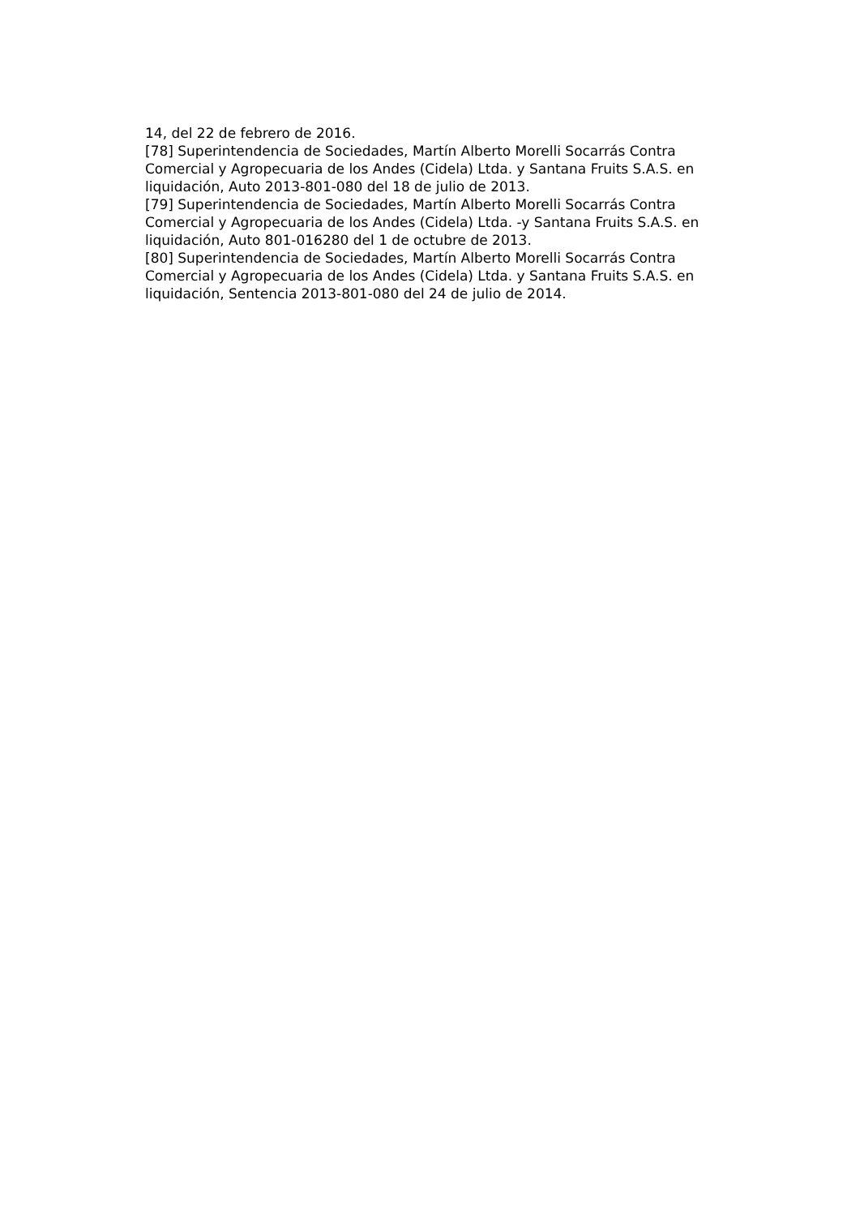14, del 22 de febrero de 2016.
[78] Superintendencia de Sociedades, Martín Alberto Morelli Socarrás Contra Comercial y Agropecuaria de los Andes (Cidela) Ltda. y Santana Fruits S.A.S. en liquidación, Auto 2013-801-080 del 18 de julio de 2013.
[79] Superintendencia de Sociedades, Martín Alberto Morelli Socarrás Contra Comercial y Agropecuaria de los Andes (Cidela) Ltda. -y Santana Fruits S.A.S. en liquidación, Auto 801-016280 del 1 de octubre de 2013.
[80] Superintendencia de Sociedades, Martín Alberto Morelli Socarrás Contra Comercial y Agropecuaria de los Andes (Cidela) Ltda. y Santana Fruits S.A.S. en liquidación, Sentencia 2013-801-080 del 24 de julio de 2014.